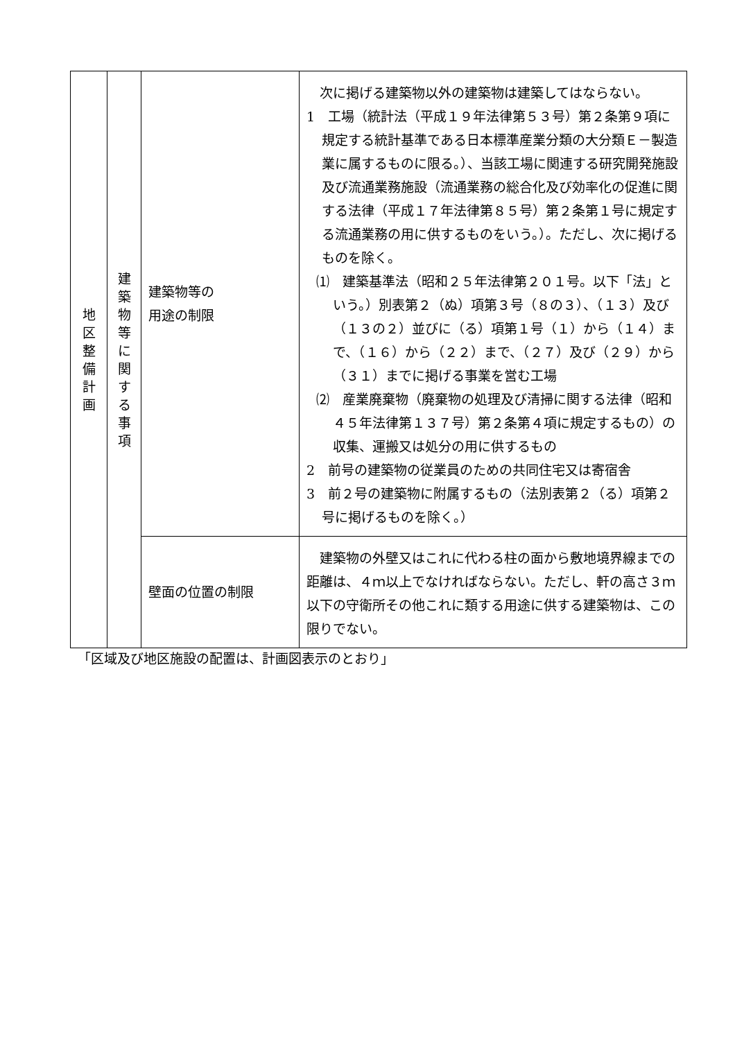| 地 区 整 備 計 画 | 建 築 物 等 に 関 す る 事 項 | 建築物等の 用途の制限 | 次に掲げる建築物以外の建築物は建築してはならない。 1 工場（統計法（平成１９年法律第５３号）第２条第９項に規定する統計基準である日本標準産業分類の大分類Ｅ－製造業に属するものに限る。）、当該工場に関連する研究開発施設及び流通業務施設（流通業務の総合化及び効率化の促進に関する法律（平成１７年法律第８５号）第２条第１号に規定する流通業務の用に供するものをいう。）。ただし、次に掲げるものを除く。 ⑴ 建築基準法（昭和２５年法律第２０１号。以下「法」という。）別表第２（ぬ）項第３号（８の３）、（１３）及び（１３の２）並びに（る）項第１号（１）から（１４）まで、（１６）から（２２）まで、（２７）及び（２９）から（３１）までに掲げる事業を営む工場 ⑵ 産業廃棄物（廃棄物の処理及び清掃に関する法律（昭和４５年法律第１３７号）第２条第４項に規定するもの）の収集、運搬又は処分の用に供するもの 2 前号の建築物の従業員のための共同住宅又は寄宿舎 3 前２号の建築物に附属するもの（法別表第２（る）項第２号に掲げるものを除く。） |
| | | 壁面の位置の制限 | 建築物の外壁又はこれに代わる柱の面から敷地境界線までの距離は、４ｍ以上でなければならない。ただし、軒の高さ３ｍ以下の守衛所その他これに類する用途に供する建築物は、この限りでない。 |
「区域及び地区施設の配置は、計画図表示のとおり」